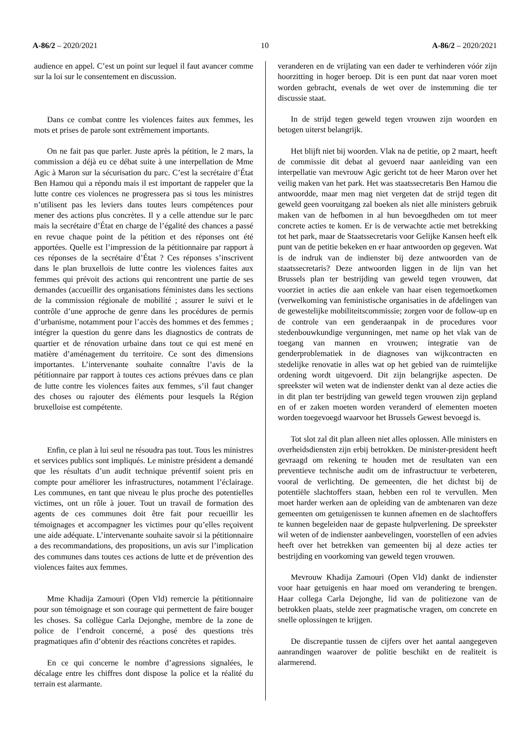A-86/2 – 2020/2021 10 A-86/2 – 2020/2021
audience en appel. C’est un point sur lequel il faut avancer comme sur la loi sur le consentement en discussion.
Dans ce combat contre les violences faites aux femmes, les mots et prises de parole sont extrêmement importants.
On ne fait pas que parler. Juste après la pétition, le 2 mars, la commission a déjà eu ce débat suite à une interpellation de Mme Agic à Maron sur la sécurisation du parc. C’est la secrétaire d’État Ben Hamou qui a répondu mais il est important de rappeler que la lutte contre ces violences ne progressera pas si tous les ministres n’utilisent pas les leviers dans toutes leurs compétences pour mener des actions plus concrètes. Il y a celle attendue sur le parc mais la secrétaire d’État en charge de l’égalité des chances a passé en revue chaque point de la pétition et des réponses ont été apportées. Quelle est l’impression de la pétitionnaire par rapport à ces réponses de la secrétaire d’État ? Ces réponses s’inscrivent dans le plan bruxellois de lutte contre les violences faites aux femmes qui prévoit des actions qui rencontrent une partie de ses demandes (accueillir des organisations féministes dans les sections de la commission régionale de mobilité ; assurer le suivi et le contrôle d’une approche de genre dans les procédures de permis d’urbanisme, notamment pour l’accès des hommes et des femmes ; intégrer la question du genre dans les diagnostics de contrats de quartier et de rénovation urbaine dans tout ce qui est mené en matière d’aménagement du territoire. Ce sont des dimensions importantes. L’intervenante souhaite connaître l’avis de la pétitionnaire par rapport à toutes ces actions prévues dans ce plan de lutte contre les violences faites aux femmes, s’il faut changer des choses ou rajouter des éléments pour lesquels la Région bruxelloise est compétente.
Enfin, ce plan à lui seul ne résoudra pas tout. Tous les ministres et services publics sont impliqués. Le ministre président a demandé que les résultats d’un audit technique préventif soient pris en compte pour améliorer les infrastructures, notamment l’éclairage. Les communes, en tant que niveau le plus proche des potentielles victimes, ont un rôle à jouer. Tout un travail de formation des agents de ces communes doit être fait pour recueillir les témoignages et accompagner les victimes pour qu’elles reçoivent une aide adéquate. L’intervenante souhaite savoir si la pétitionnaire a des recommandations, des propositions, un avis sur l’implication des communes dans toutes ces actions de lutte et de prévention des violences faites aux femmes.
Mme Khadija Zamouri (Open Vld) remercie la pétitionnaire pour son témoignage et son courage qui permettent de faire bouger les choses. Sa collègue Carla Dejonghe, membre de la zone de police de l’endroit concerné, a posé des questions très pragmatiques afin d’obtenir des réactions concrètes et rapides.
En ce qui concerne le nombre d’agressions signalées, le décalage entre les chiffres dont dispose la police et la réalité du terrain est alarmante.
veranderen en de vrijlating van een dader te verhinderen vóór zijn hoorzitting in hoger beroep. Dit is een punt dat naar voren moet worden gebracht, evenals de wet over de instemming die ter discussie staat.
In de strijd tegen geweld tegen vrouwen zijn woorden en betogen uiterst belangrijk.
Het blijft niet bij woorden. Vlak na de petitie, op 2 maart, heeft de commissie dit debat al gevoerd naar aanleiding van een interpellatie van mevrouw Agic gericht tot de heer Maron over het veilig maken van het park. Het was staatssecretaris Ben Hamou die antwoordde, maar men mag niet vergeten dat de strijd tegen dit geweld geen vooruitgang zal boeken als niet alle ministers gebruik maken van de hefbomen in al hun bevoegdheden om tot meer concrete acties te komen. Er is de verwachte actie met betrekking tot het park, maar de Staatssecretaris voor Gelijke Kansen heeft elk punt van de petitie bekeken en er haar antwoorden op gegeven. Wat is de indruk van de indienster bij deze antwoorden van de staatssecretaris? Deze antwoorden liggen in de lijn van het Brussels plan ter bestrijding van geweld tegen vrouwen, dat voorziet in acties die aan enkele van haar eisen tegemoetkomen (verwelkoming van feministische organisaties in de afdelingen van de gewestelijke mobiliteitscommissie; zorgen voor de follow-up en de controle van een genderaanpak in de procedures voor stedenbouwkundige vergunningen, met name op het vlak van de toegang van mannen en vrouwen; integratie van de genderproblematiek in de diagnoses van wijkcontracten en stedelijke renovatie in alles wat op het gebied van de ruimtelijke ordening wordt uitgevoerd. Dit zijn belangrijke aspecten. De spreekster wil weten wat de indienster denkt van al deze acties die in dit plan ter bestrijding van geweld tegen vrouwen zijn gepland en of er zaken moeten worden veranderd of elementen moeten worden toegevoegd waarvoor het Brussels Gewest bevoegd is.
Tot slot zal dit plan alleen niet alles oplossen. Alle ministers en overheidsdiensten zijn erbij betrokken. De minister-president heeft gevraagd om rekening te houden met de resultaten van een preventieve technische audit om de infrastructuur te verbeteren, vooral de verlichting. De gemeenten, die het dichtst bij de potentiële slachtoffers staan, hebben een rol te vervullen. Men moet harder werken aan de opleiding van de ambtenaren van deze gemeenten om getuigenissen te kunnen afnemen en de slachtoffers te kunnen begeleiden naar de gepaste hulpverlening. De spreekster wil weten of de indienster aanbevelingen, voorstellen of een advies heeft over het betrekken van gemeenten bij al deze acties ter bestrijding en voorkoming van geweld tegen vrouwen.
Mevrouw Khadija Zamouri (Open Vld) dankt de indienster voor haar getuigenis en haar moed om verandering te brengen. Haar collega Carla Dejonghe, lid van de politiezone van de betrokken plaats, stelde zeer pragmatische vragen, om concrete en snelle oplossingen te krijgen.
De discrepantie tussen de cijfers over het aantal aangegeven aanrandingen waarover de politie beschikt en de realiteit is alarmerend.